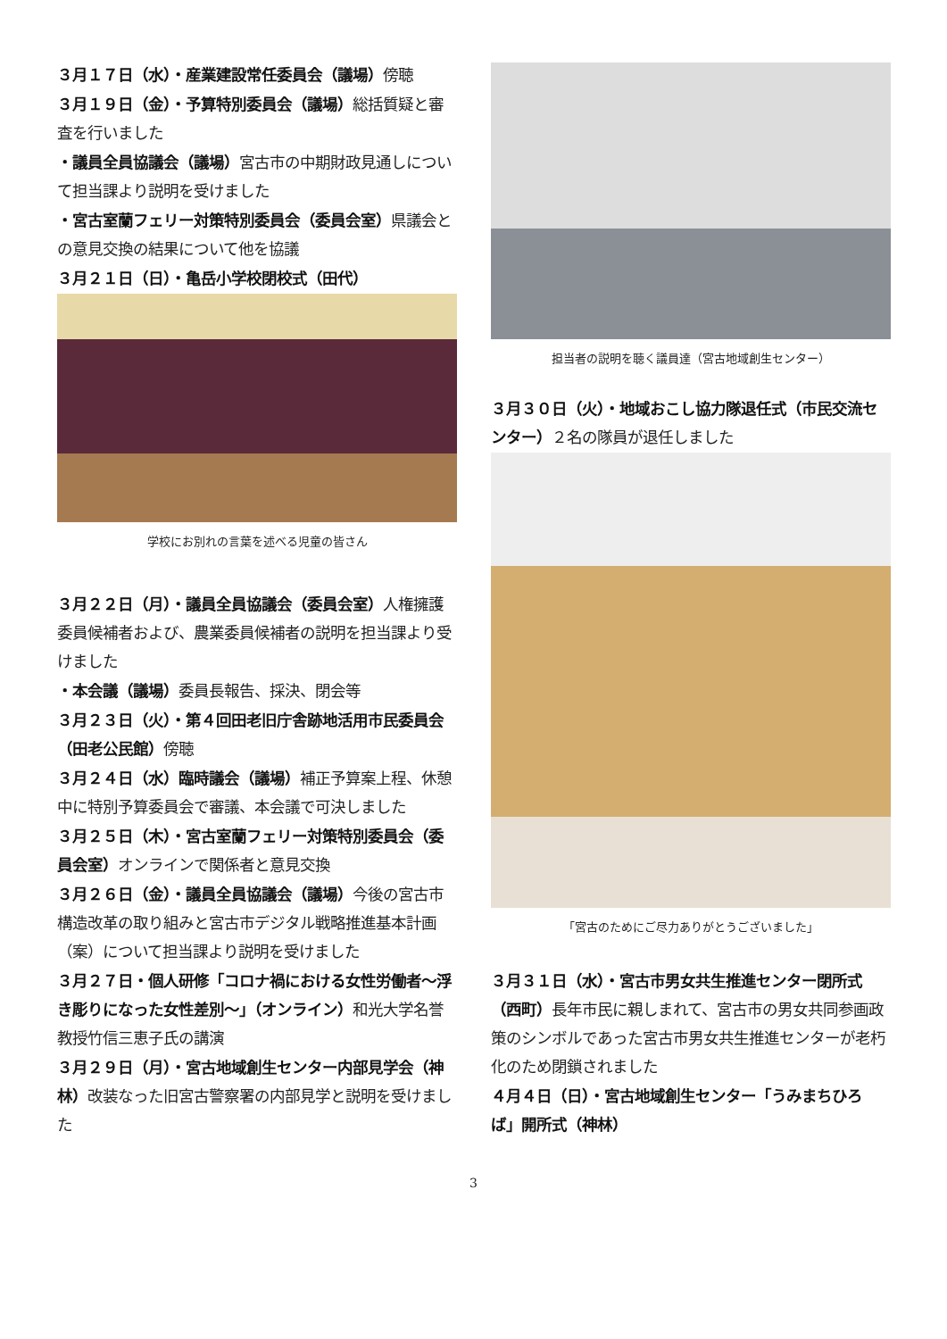３月１７日（水）・産業建設常任委員会（議場）傍聴
３月１９日（金）・予算特別委員会（議場）総括質疑と審査を行いました
・議員全員協議会（議場）宮古市の中期財政見通しについて担当課より説明を受けました
・宮古室蘭フェリー対策特別委員会（委員会室）県議会との意見交換の結果について他を協議
３月２１日（日）・亀岳小学校閉校式（田代）
学校にお別れの言葉を述べる児童の皆さん
３月２２日（月）・議員全員協議会（委員会室）人権擁護委員候補者および、農業委員候補者の説明を担当課より受けました
・本会議（議場）委員長報告、採決、閉会等
３月２３日（火）・第４回田老旧庁舎跡地活用市民委員会（田老公民館）傍聴
３月２４日（水）臨時議会（議場）補正予算案上程、休憩中に特別予算委員会で審議、本会議で可決しました
３月２５日（木）・宮古室蘭フェリー対策特別委員会（委員会室）オンラインで関係者と意見交換
３月２６日（金）・議員全員協議会（議場）今後の宮古市構造改革の取り組みと宮古市デジタル戦略推進基本計画（案）について担当課より説明を受けました
３月２７日・個人研修「コロナ禍における女性労働者～浮き彫りになった女性差別～」（オンライン）和光大学名誉教授竹信三恵子氏の講演
３月２９日（月）・宮古地域創生センター内部見学会（神林）改装なった旧宮古警察署の内部見学と説明を受けました
担当者の説明を聴く議員達（宮古地域創生センター）
３月３０日（火）・地域おこし協力隊退任式（市民交流センター）２名の隊員が退任しました
「宮古のためにご尽力ありがとうございました」
３月３１日（水）・宮古市男女共生推進センター閉所式（西町）長年市民に親しまれて、宮古市の男女共同参画政策のシンボルであった宮古市男女共生推進センターが老朽化のため閉鎖されました
４月４日（日）・宮古地域創生センター「うみまちひろば」開所式（神林）
3